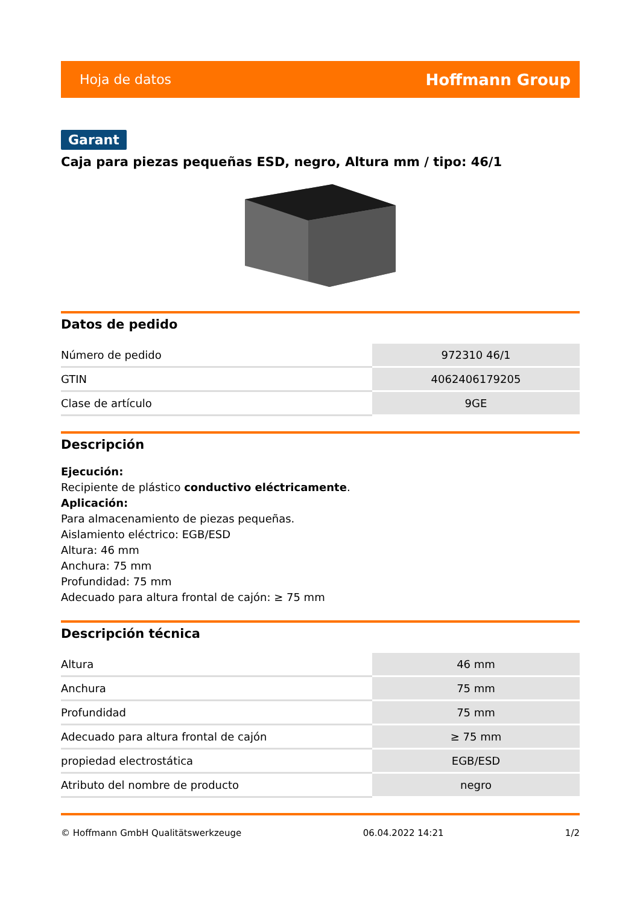Hoja de datos Hoffmann Group
Garant
Caja para piezas pequeñas ESD, negro, Altura mm / tipo: 46/1
Datos de pedido
| Número de pedido | 972310 46/1 |
| GTIN | 4062406179205 |
| Clase de artículo | 9GE |
Descripción
Ejecución:
Recipiente de plástico conductivo eléctricamente.
Aplicación:
Para almacenamiento de piezas pequeñas.
Aislamiento eléctrico: EGB/ESD
Altura: 46 mm
Anchura: 75 mm
Profundidad: 75 mm
Adecuado para altura frontal de cajón: ≥ 75 mm
Descripción técnica
| Altura | 46 mm |
| Anchura | 75 mm |
| Profundidad | 75 mm |
| Adecuado para altura frontal de cajón | ≥ 75 mm |
| propiedad electrostática | EGB/ESD |
| Atributo del nombre de producto | negro |
© Hoffmann GmbH Qualitätswerkzeuge 06.04.2022 14:21 1/2